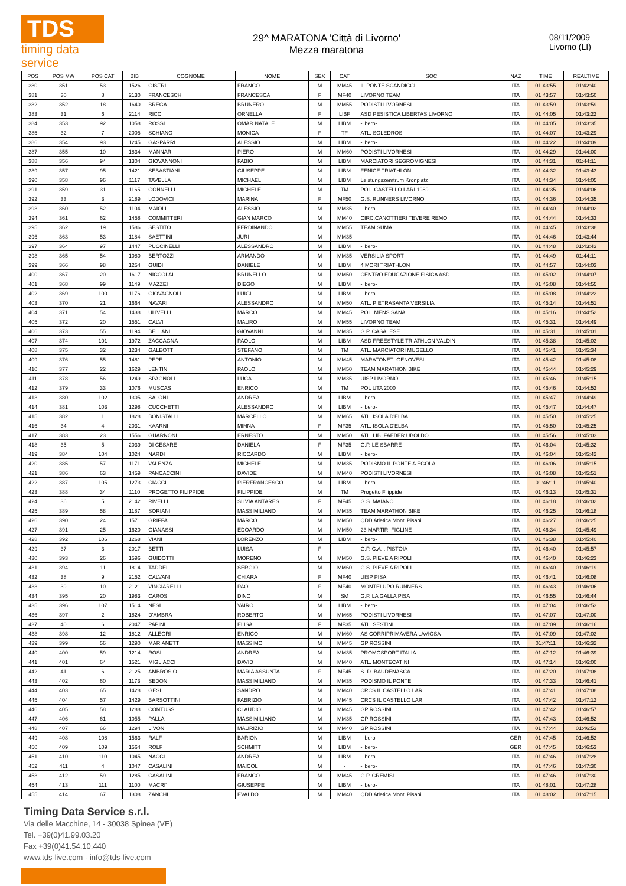TDS
timing data service
29^ MARATONA 'Città di Livorno'
Mezza maratona
08/11/2009
Livorno (LI)
| POS | POS MW | POS CAT | BIB | COGNOME | NOME | SEX | CAT | SOC | NAZ | TIME | REALTIME |
| --- | --- | --- | --- | --- | --- | --- | --- | --- | --- | --- | --- |
| 380 | 351 | 53 | 1526 | GISTRI | FRANCO | M | MM45 | IL PONTE SCANDICCI | ITA | 01:43:55 | 01:42:40 |
| 381 | 30 | 8 | 2130 | FRANCESCHI | FRANCESCA | F | MF40 | LIVORNO TEAM | ITA | 01:43:57 | 01:43:50 |
| 382 | 352 | 18 | 1640 | BREGA | BRUNERO | M | MM55 | PODISTI LIVORNESI | ITA | 01:43:59 | 01:43:59 |
| 383 | 31 | 6 | 2114 | RICCI | ORNELLA | F | LIBF | ASD PESISTICA LIBERTAS LIVORNO | ITA | 01:44:05 | 01:43:22 |
| 384 | 353 | 92 | 1058 | ROSSI | OMAR NATALE | M | LIBM | -libero- | ITA | 01:44:05 | 01:43:35 |
| 385 | 32 | 7 | 2005 | SCHIANO | MONICA | F | TF | ATL. SOLEDROS | ITA | 01:44:07 | 01:43:29 |
| 386 | 354 | 93 | 1245 | GASPARRI | ALESSIO | M | LIBM | -libero- | ITA | 01:44:22 | 01:44:09 |
| 387 | 355 | 10 | 1834 | MANNARI | PIERO | M | MM60 | PODISTI LIVORNESI | ITA | 01:44:29 | 01:44:00 |
| 388 | 356 | 94 | 1304 | GIOVANNONI | FABIO | M | LIBM | MARCIATORI SEGROMIGNESI | ITA | 01:44:31 | 01:44:11 |
| 389 | 357 | 95 | 1421 | SEBASTIANI | GIUSEPPE | M | LIBM | FENICE TRIATHLON | ITA | 01:44:32 | 01:43:43 |
| 390 | 358 | 96 | 1117 | TAVELLA | MICHAEL | M | LIBM | Leistungszemtrum Kronplatz | ITA | 01:44:34 | 01:44:05 |
| 391 | 359 | 31 | 1165 | GONNELLI | MICHELE | M | TM | POL. CASTELLO LARI 1989 | ITA | 01:44:35 | 01:44:06 |
| 392 | 33 | 3 | 2189 | LODOVICI | MARINA | F | MF50 | G.S. RUNNERS LIVORNO | ITA | 01:44:36 | 01:44:35 |
| 393 | 360 | 52 | 1104 | MAIOLI | ALESSIO | M | MM35 | -libero- | ITA | 01:44:40 | 01:44:02 |
| 394 | 361 | 62 | 1458 | COMMITTERI | GIAN MARCO | M | MM40 | CIRC.CANOTTIERI TEVERE REMO | ITA | 01:44:44 | 01:44:33 |
| 395 | 362 | 19 | 1586 | SESTITO | FERDINANDO | M | MM55 | TEAM SUMA | ITA | 01:44:45 | 01:43:38 |
| 396 | 363 | 53 | 1184 | SAETTINI | JURI | M | MM35 | | ITA | 01:44:46 | 01:43:44 |
| 397 | 364 | 97 | 1447 | PUCCINELLI | ALESSANDRO | M | LIBM | -libero- | ITA | 01:44:48 | 01:43:43 |
| 398 | 365 | 54 | 1080 | BERTOZZI | ARMANDO | M | MM35 | VERSILIA SPORT | ITA | 01:44:49 | 01:44:11 |
| 399 | 366 | 98 | 1254 | GUIDI | DANIELE | M | LIBM | 4 MORI TRIATHLON | ITA | 01:44:57 | 01:44:03 |
| 400 | 367 | 20 | 1617 | NICCOLAI | BRUNELLO | M | MM50 | CENTRO EDUCAZIONE FISICA ASD | ITA | 01:45:02 | 01:44:07 |
| 401 | 368 | 99 | 1149 | MAZZEI | DIEGO | M | LIBM | -libero- | ITA | 01:45:08 | 01:44:55 |
| 402 | 369 | 100 | 1176 | GIOVAGNOLI | LUIGI | M | LIBM | -libero- | ITA | 01:45:08 | 01:44:22 |
| 403 | 370 | 21 | 1664 | NAVARI | ALESSANDRO | M | MM50 | ATL. PIETRASANTA VERSILIA | ITA | 01:45:14 | 01:44:51 |
| 404 | 371 | 54 | 1438 | ULIVELLI | MARCO | M | MM45 | POL. MENS SANA | ITA | 01:45:16 | 01:44:52 |
| 405 | 372 | 20 | 1551 | CALVI | MAURO | M | MM55 | LIVORNO TEAM | ITA | 01:45:31 | 01:44:49 |
| 406 | 373 | 55 | 1194 | BELLANI | GIOVANNI | M | MM35 | G.P. CASALESE | ITA | 01:45:31 | 01:45:01 |
| 407 | 374 | 101 | 1972 | ZACCAGNA | PAOLO | M | LIBM | ASD FREESTYLE TRIATHLON VALDIN | ITA | 01:45:38 | 01:45:03 |
| 408 | 375 | 32 | 1234 | GALEOTTI | STEFANO | M | TM | ATL. MARCIATORI MUGELLO | ITA | 01:45:41 | 01:45:34 |
| 409 | 376 | 55 | 1481 | PEPE | ANTONIO | M | MM45 | MARATONETI GENOVESI | ITA | 01:45:42 | 01:45:08 |
| 410 | 377 | 22 | 1629 | LENTINI | PAOLO | M | MM50 | TEAM MARATHON BIKE | ITA | 01:45:44 | 01:45:29 |
| 411 | 378 | 56 | 1249 | SPAGNOLI | LUCA | M | MM35 | UISP LIVORNO | ITA | 01:45:46 | 01:45:15 |
| 412 | 379 | 33 | 1076 | MUSCAS | ENRICO | M | TM | POL UTA 2000 | ITA | 01:45:46 | 01:44:52 |
| 413 | 380 | 102 | 1305 | SALONI | ANDREA | M | LIBM | -libero- | ITA | 01:45:47 | 01:44:49 |
| 414 | 381 | 103 | 1298 | CUCCHETTI | ALESSANDRO | M | LIBM | -libero- | ITA | 01:45:47 | 01:44:47 |
| 415 | 382 | 1 | 1828 | BONISTALLI | MARCELLO | M | MM65 | ATL. ISOLA D'ELBA | ITA | 01:45:50 | 01:45:25 |
| 416 | 34 | 4 | 2031 | KAARNI | MINNA | F | MF35 | ATL. ISOLA D'ELBA | ITA | 01:45:50 | 01:45:25 |
| 417 | 383 | 23 | 1556 | GUARNONI | ERNESTO | M | MM50 | ATL. LIB. FAEBER UBOLDO | ITA | 01:45:56 | 01:45:03 |
| 418 | 35 | 5 | 2039 | DI CESARE | DANIELA | F | MF35 | G.P. LE SBARRE | ITA | 01:46:04 | 01:45:32 |
| 419 | 384 | 104 | 1024 | NARDI | RICCARDO | M | LIBM | -libero- | ITA | 01:46:04 | 01:45:42 |
| 420 | 385 | 57 | 1171 | VALENZA | MICHELE | M | MM35 | PODISMO IL PONTE A EGOLA | ITA | 01:46:06 | 01:45:15 |
| 421 | 386 | 63 | 1459 | PANCACCINI | DAVIDE | M | MM40 | PODISTI LIVORNESI | ITA | 01:46:08 | 01:45:51 |
| 422 | 387 | 105 | 1273 | CIACCI | PIERFRANCESCO | M | LIBM | -libero- | ITA | 01:46:11 | 01:45:40 |
| 423 | 388 | 34 | 1110 | PROGETTO FILIPPIDE | FILIPPIDE | M | TM | Progetto Filippide | ITA | 01:46:13 | 01:45:31 |
| 424 | 36 | 5 | 2142 | RIVELLI | SILVIA ANTARES | F | MF45 | G.S. MAIANO | ITA | 01:46:18 | 01:46:02 |
| 425 | 389 | 58 | 1187 | SORIANI | MASSIMILIANO | M | MM35 | TEAM MARATHON BIKE | ITA | 01:46:25 | 01:46:18 |
| 426 | 390 | 24 | 1571 | GRIFFA | MARCO | M | MM50 | QDD Atletica Monti Pisani | ITA | 01:46:27 | 01:46:25 |
| 427 | 391 | 25 | 1620 | GIANASSI | EDOARDO | M | MM50 | 23 MARTIRI FIGLINE | ITA | 01:46:34 | 01:45:49 |
| 428 | 392 | 106 | 1268 | VIANI | LORENZO | M | LIBM | -libero- | ITA | 01:46:38 | 01:45:40 |
| 429 | 37 | 3 | 2017 | BETTI | LUISA | F | - | G.P. C.A.I. PISTOIA | ITA | 01:46:40 | 01:45:57 |
| 430 | 393 | 26 | 1596 | GUIDOTTI | MORENO | M | MM50 | G.S. PIEVE A RIPOLI | ITA | 01:46:40 | 01:46:23 |
| 431 | 394 | 11 | 1814 | TADDEI | SERGIO | M | MM60 | G.S. PIEVE A RIPOLI | ITA | 01:46:40 | 01:46:19 |
| 432 | 38 | 9 | 2152 | CALVANI | CHIARA | F | MF40 | UISP PISA | ITA | 01:46:41 | 01:46:08 |
| 433 | 39 | 10 | 2121 | VINCIARELLI | PAOL | F | MF40 | MONTELUPO RUNNERS | ITA | 01:46:43 | 01:46:06 |
| 434 | 395 | 20 | 1983 | CAROSI | DINO | M | SM | G.P. LA GALLA PISA | ITA | 01:46:55 | 01:46:44 |
| 435 | 396 | 107 | 1514 | NESI | VAIRO | M | LIBM | -libero- | ITA | 01:47:04 | 01:46:53 |
| 436 | 397 | 2 | 1824 | D'AMBRA | ROBERTO | M | MM65 | PODISTI LIVORNESI | ITA | 01:47:07 | 01:47:00 |
| 437 | 40 | 6 | 2047 | PAPINI | ELISA | F | MF35 | ATL. SESTINI | ITA | 01:47:09 | 01:46:16 |
| 438 | 398 | 12 | 1812 | ALLEGRI | ENRICO | M | MM60 | AS CORRIPRIMAVERA LAVIOSA | ITA | 01:47:09 | 01:47:03 |
| 439 | 399 | 56 | 1290 | MARIANETTI | MASSIMO | M | MM45 | GP ROSSINI | ITA | 01:47:11 | 01:46:32 |
| 440 | 400 | 59 | 1214 | ROSI | ANDREA | M | MM35 | PROMOSPORT ITALIA | ITA | 01:47:12 | 01:46:39 |
| 441 | 401 | 64 | 1521 | MIGLIACCI | DAVID | M | MM40 | ATL. MONTECATINI | ITA | 01:47:14 | 01:46:00 |
| 442 | 41 | 6 | 2125 | AMBROSIO | MARIA ASSUNTA | F | MF45 | S. D. BAUDENASCA | ITA | 01:47:20 | 01:47:08 |
| 443 | 402 | 60 | 1173 | SEDONI | MASSIMILIANO | M | MM35 | PODISMO IL PONTE | ITA | 01:47:33 | 01:46:41 |
| 444 | 403 | 65 | 1428 | GESI | SANDRO | M | MM40 | CRCS IL CASTELLO LARI | ITA | 01:47:41 | 01:47:08 |
| 445 | 404 | 57 | 1429 | BARSOTTINI | FABRIZIO | M | MM45 | CRCS IL CASTELLO LARI | ITA | 01:47:42 | 01:47:12 |
| 446 | 405 | 58 | 1288 | CONTUSSI | CLAUDIO | M | MM45 | GP ROSSINI | ITA | 01:47:42 | 01:46:57 |
| 447 | 406 | 61 | 1055 | PALLA | MASSIMILIANO | M | MM35 | GP ROSSINI | ITA | 01:47:43 | 01:46:52 |
| 448 | 407 | 66 | 1294 | LIVONI | MAURIZIO | M | MM40 | GP ROSSINI | ITA | 01:47:44 | 01:46:53 |
| 449 | 408 | 108 | 1563 | RALF | BARION | M | LIBM | -libero- | GER | 01:47:45 | 01:46:53 |
| 450 | 409 | 109 | 1564 | ROLF | SCHMITT | M | LIBM | -libero- | GER | 01:47:45 | 01:46:53 |
| 451 | 410 | 110 | 1045 | NACCI | ANDREA | M | LIBM | -libero- | ITA | 01:47:46 | 01:47:28 |
| 452 | 411 | 4 | 1047 | CASALINI | MAICOL | M | - | -libero- | ITA | 01:47:46 | 01:47:30 |
| 453 | 412 | 59 | 1285 | CASALINI | FRANCO | M | MM45 | G.P. CREMISI | ITA | 01:47:46 | 01:47:30 |
| 454 | 413 | 111 | 1100 | MACRI' | GIUSEPPE | M | LIBM | -libero- | ITA | 01:48:01 | 01:47:28 |
| 455 | 414 | 67 | 1308 | ZANCHI | EVALDO | M | MM40 | QDD Atletica Monti Pisani | ITA | 01:48:02 | 01:47:15 |
Timing Data Service s.r.l.
Via delle Macchine, 14 - 30038 Spinea (VE)
Tel. +39(0)41.99.03.20
Fax +39(0)41.54.10.440
www.tds-live.com - info@tds-live.com